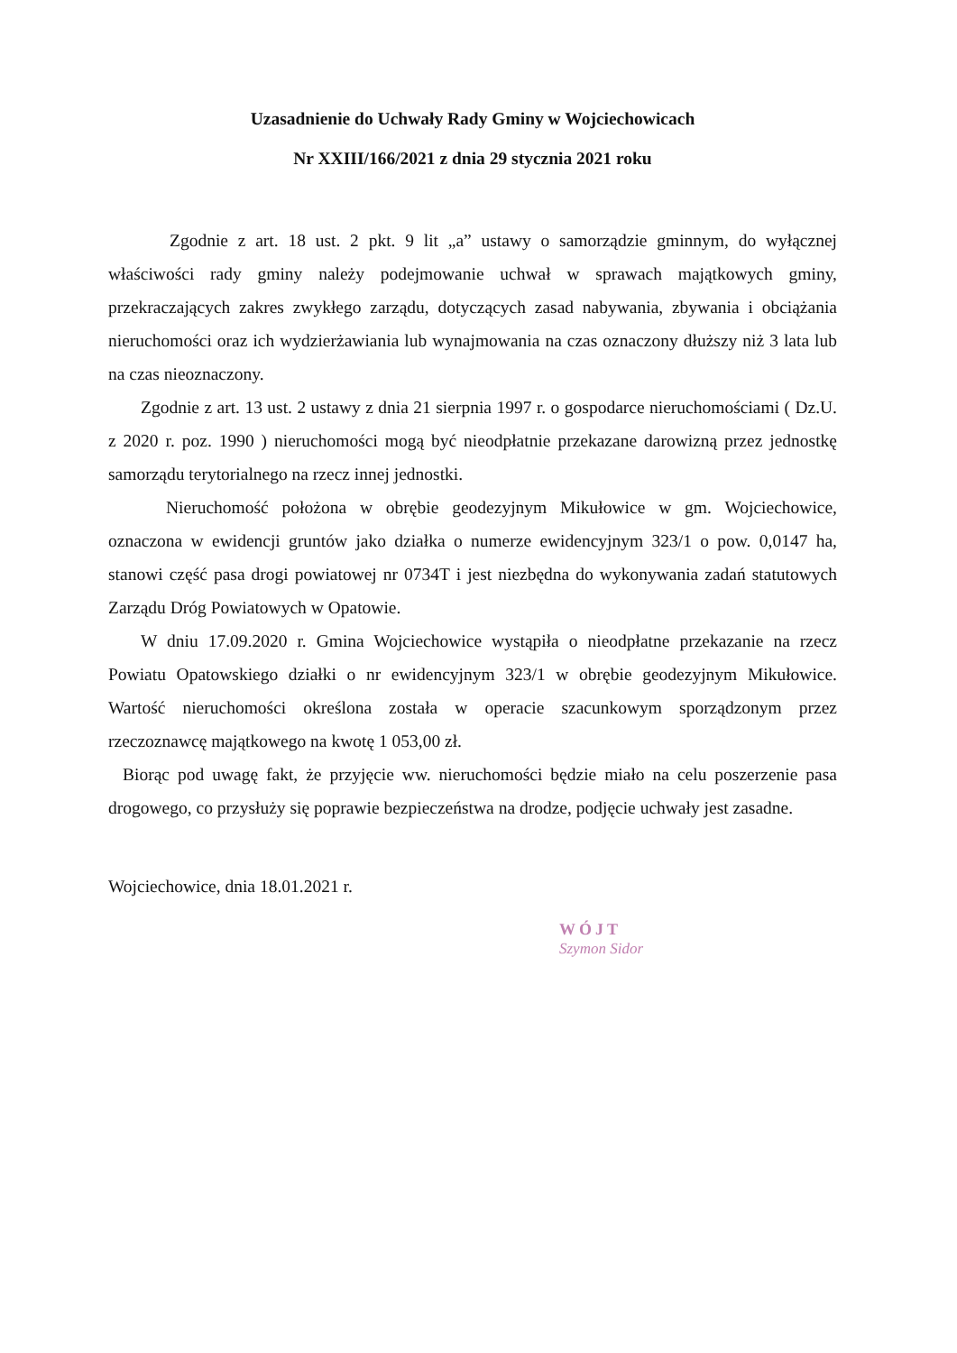Uzasadnienie do Uchwały Rady Gminy w Wojciechowicach
Nr XXIII/166/2021 z dnia 29 stycznia 2021 roku
Zgodnie z art. 18 ust. 2 pkt. 9 lit „a” ustawy o samorządzie gminnym, do wyłącznej właściwości rady gminy należy podejmowanie uchwał w sprawach majątkowych gminy, przekraczających zakres zwykłego zarządu, dotyczących zasad nabywania, zbywania i obciążania nieruchomości oraz ich wydzierżawiania lub wynajmowania na czas oznaczony dłuższy niż 3 lata lub na czas nieoznaczony.
Zgodnie z art. 13 ust. 2 ustawy z dnia 21 sierpnia 1997 r. o gospodarce nieruchomościami ( Dz.U. z 2020 r. poz. 1990 ) nieruchomości mogą być nieodpłatnie przekazane darowizną przez jednostkę samorządu terytorialnego na rzecz innej jednostki.
Nieruchomość położona w obrębie geodezyjnym Mikułowice w gm. Wojciechowice, oznaczona w ewidencji gruntów jako działka o numerze ewidencyjnym 323/1 o pow. 0,0147 ha, stanowi część pasa drogi powiatowej nr 0734T i jest niezbędna do wykonywania zadań statutowych Zarządu Dróg Powiatowych w Opatowie.
W dniu 17.09.2020 r. Gmina Wojciechowice wystąpiła o nieodpłatne przekazanie na rzecz Powiatu Opatowskiego działki o nr ewidencyjnym 323/1 w obrębie geodezyjnym Mikułowice. Wartość nieruchomości określona została w operacie szacunkowym sporządzonym przez rzeczoznawcę majątkowego na kwotę 1 053,00 zł.
Biorąc pod uwagę fakt, że przyjęcie ww. nieruchomości będzie miało na celu poszerzenie pasa drogowego, co przysłuży się poprawie bezpieczeństwa na drodze, podjęcie uchwały jest zasadne.
Wojciechowice, dnia 18.01.2021 r.
WÓJT
Szymon Sidor